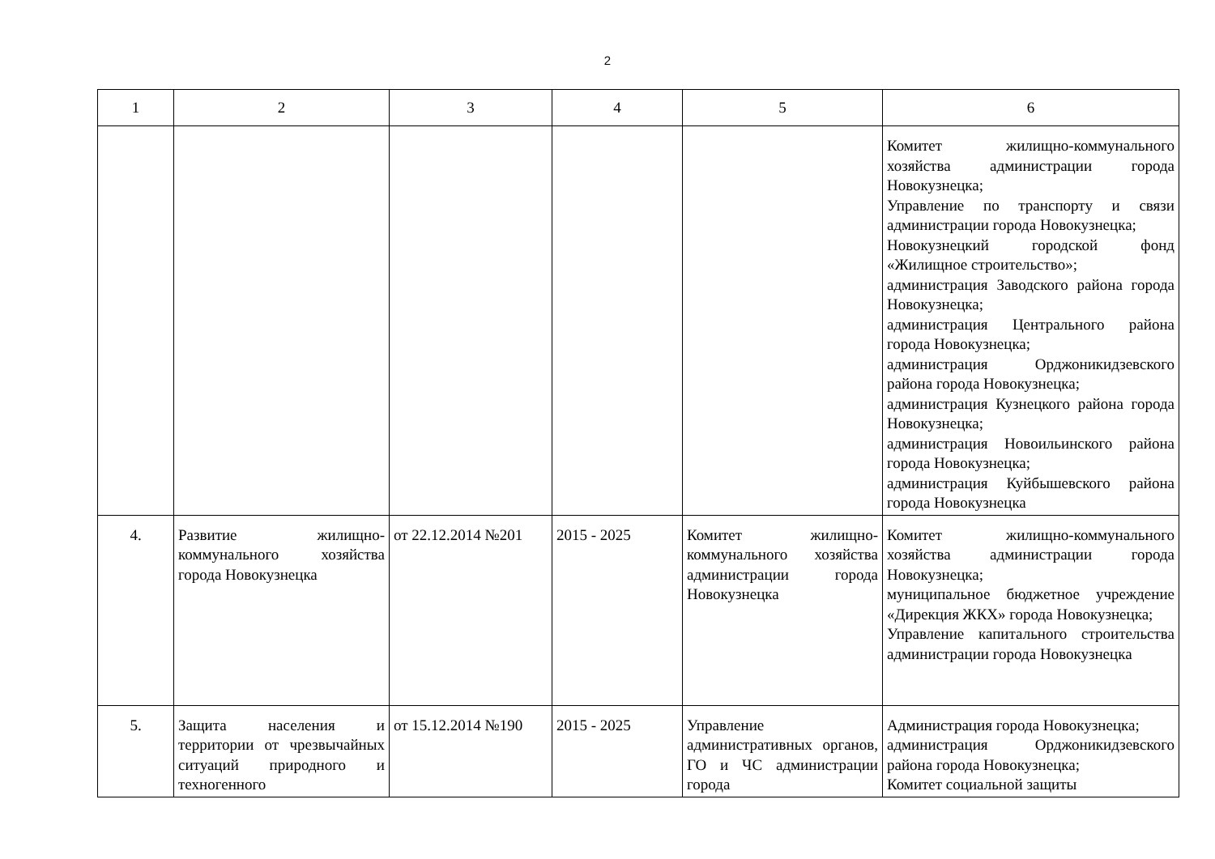2
| 1 | 2 | 3 | 4 | 5 | 6 |
| | | | | | Комитет жилищно-коммунального хозяйства администрации города Новокузнецка; Управление по транспорту и связи администрации города Новокузнецка; Новокузнецкий городской фонд «Жилищное строительство»; администрация Заводского района города Новокузнецка; администрация Центрального района города Новокузнецка; администрация Орджоникидзевского района города Новокузнецка; администрация Кузнецкого района города Новокузнецка; администрация Новоильинского района города Новокузнецка; администрация Куйбышевского района города Новокузнецка |
| 4. | Развитие жилищно-коммунального хозяйства города Новокузнецка | от 22.12.2014 №201 | 2015 - 2025 | Комитет жилищно-коммунального хозяйства администрации города Новокузнецка | Комитет жилищно-коммунального хозяйства администрации города Новокузнецка; муниципальное бюджетное учреждение «Дирекция ЖКХ» города Новокузнецка; Управление капитального строительства администрации города Новокузнецка |
| 5. | Защита населения и территории от чрезвычайных ситуаций природного и техногенного | от 15.12.2014 №190 | 2015 - 2025 | Управление административных органов, ГО и ЧС администрации города | Администрация города Новокузнецка; администрация Орджоникидзевского района города Новокузнецка; Комитет социальной защиты |